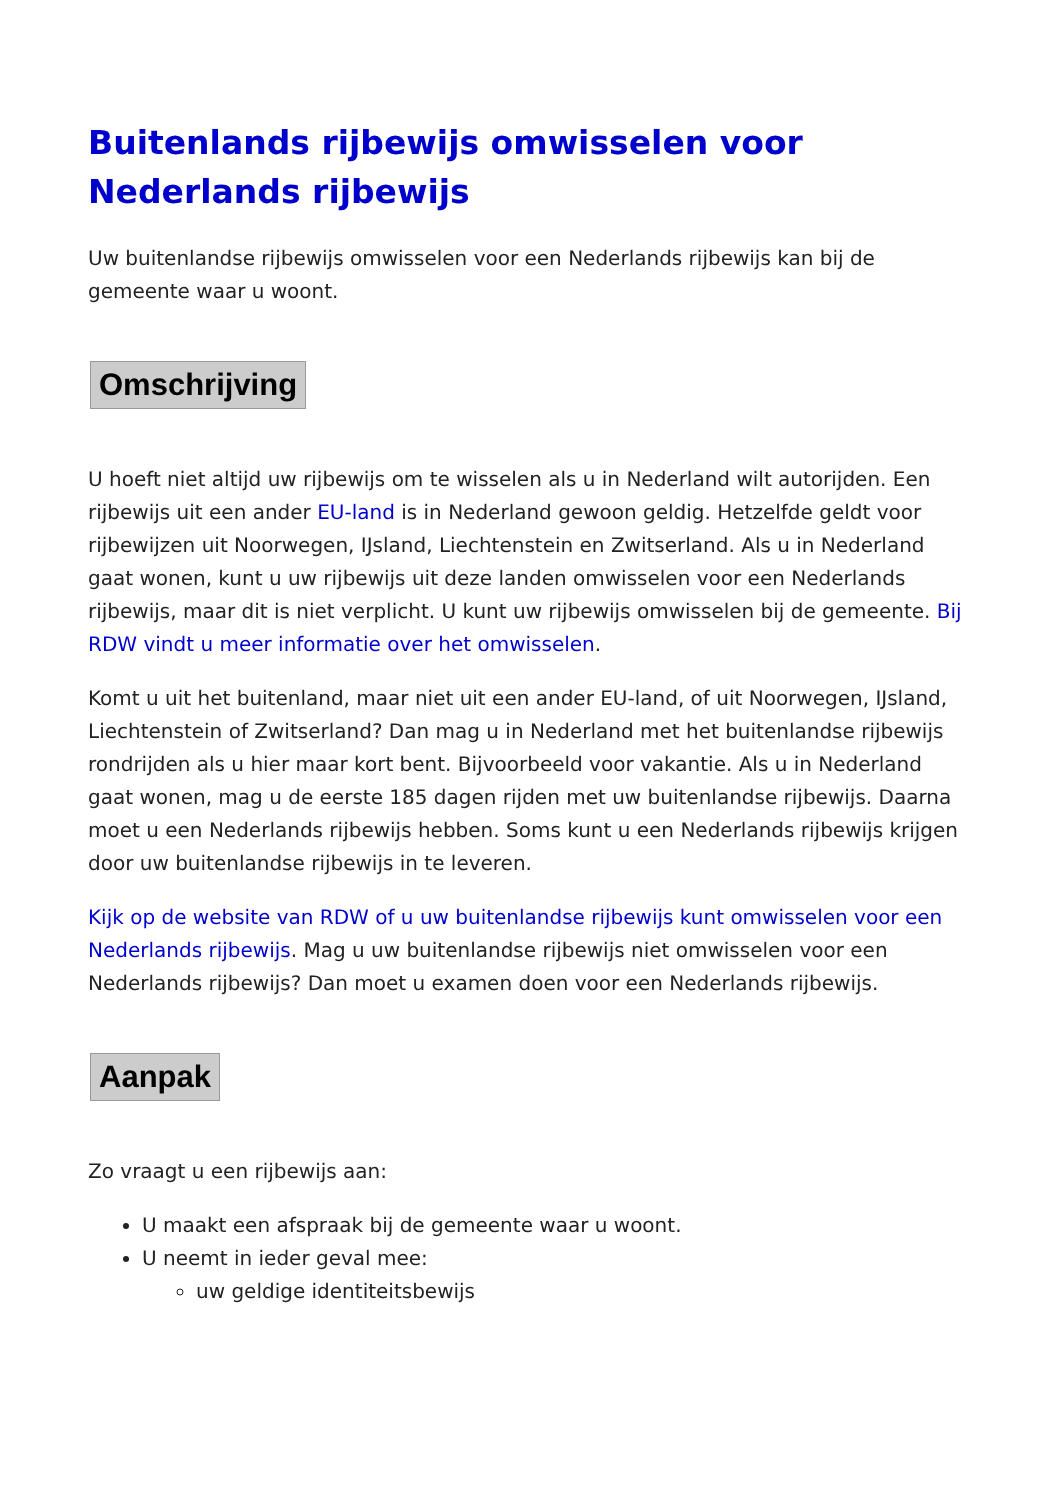Buitenlands rijbewijs omwisselen voor Nederlands rijbewijs
Uw buitenlandse rijbewijs omwisselen voor een Nederlands rijbewijs kan bij de gemeente waar u woont.
Omschrijving
U hoeft niet altijd uw rijbewijs om te wisselen als u in Nederland wilt autorijden. Een rijbewijs uit een ander EU-land is in Nederland gewoon geldig. Hetzelfde geldt voor rijbewijzen uit Noorwegen, IJsland, Liechtenstein en Zwitserland. Als u in Nederland gaat wonen, kunt u uw rijbewijs uit deze landen omwisselen voor een Nederlands rijbewijs, maar dit is niet verplicht. U kunt uw rijbewijs omwisselen bij de gemeente. Bij RDW vindt u meer informatie over het omwisselen.
Komt u uit het buitenland, maar niet uit een ander EU-land, of uit Noorwegen, IJsland, Liechtenstein of Zwitserland? Dan mag u in Nederland met het buitenlandse rijbewijs rondrijden als u hier maar kort bent. Bijvoorbeeld voor vakantie. Als u in Nederland gaat wonen, mag u de eerste 185 dagen rijden met uw buitenlandse rijbewijs. Daarna moet u een Nederlands rijbewijs hebben. Soms kunt u een Nederlands rijbewijs krijgen door uw buitenlandse rijbewijs in te leveren.
Kijk op de website van RDW of u uw buitenlandse rijbewijs kunt omwisselen voor een Nederlands rijbewijs. Mag u uw buitenlandse rijbewijs niet omwisselen voor een Nederlands rijbewijs? Dan moet u examen doen voor een Nederlands rijbewijs.
Aanpak
Zo vraagt u een rijbewijs aan:
U maakt een afspraak bij de gemeente waar u woont.
U neemt in ieder geval mee:
uw geldige identiteitsbewijs